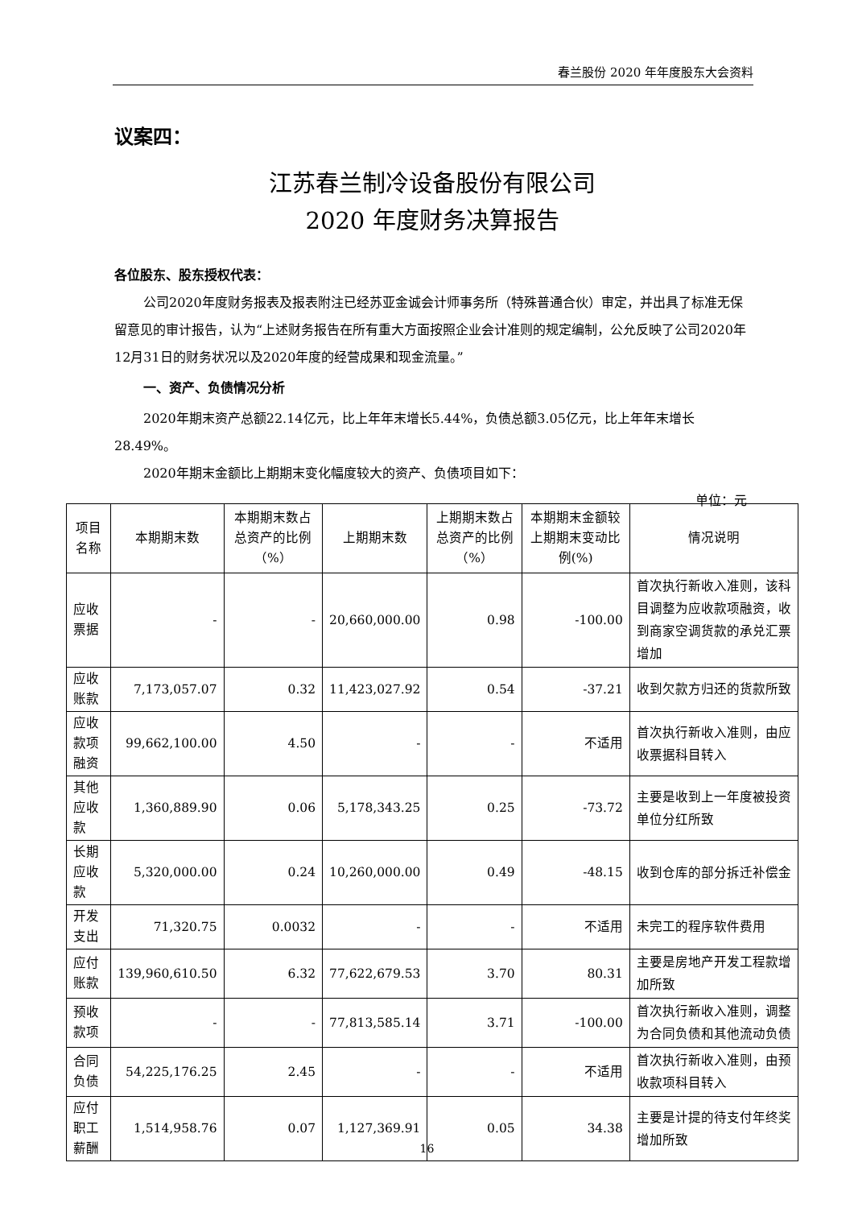春兰股份 2020 年年度股东大会资料
议案四：
江苏春兰制冷设备股份有限公司
2020 年度财务决算报告
各位股东、股东授权代表：
公司2020年度财务报表及报表附注已经苏亚金诚会计师事务所（特殊普通合伙）审定，并出具了标准无保留意见的审计报告，认为“上述财务报告在所有重大方面按照企业会计准则的规定编制，公允反映了公司2020年12月31日的财务状况以及2020年度的经营成果和现金流量。”
一、资产、负债情况分析
2020年期末资产总额22.14亿元，比上年年末增长5.44%，负债总额3.05亿元，比上年年末增长28.49%。
2020年期末金额比上期期末变化幅度较大的资产、负债项目如下：
单位：元
| 项目名称 | 本期期末数 | 本期期末数占总资产的比例（%） | 上期期末数 | 上期期末数占总资产的比例（%） | 本期期末金额较上期期末变动比例(%) | 情况说明 |
| --- | --- | --- | --- | --- | --- | --- |
| 应收票据 | - | - | 20,660,000.00 | 0.98 | -100.00 | 首次执行新收入准则，该科目调整为应收款项融资，收到商家空调货款的承兑汇票增加 |
| 应收账款 | 7,173,057.07 | 0.32 | 11,423,027.92 | 0.54 | -37.21 | 收到欠款方归还的货款所致 |
| 应收款项融资 | 99,662,100.00 | 4.50 | - | - | 不适用 | 首次执行新收入准则，由应收票据科目转入 |
| 其他应收款 | 1,360,889.90 | 0.06 | 5,178,343.25 | 0.25 | -73.72 | 主要是收到上一年度被投资单位分红所致 |
| 长期应收款 | 5,320,000.00 | 0.24 | 10,260,000.00 | 0.49 | -48.15 | 收到仓库的部分拆迁补偿金 |
| 开发支出 | 71,320.75 | 0.0032 | - | - | 不适用 | 未完工的程序软件费用 |
| 应付账款 | 139,960,610.50 | 6.32 | 77,622,679.53 | 3.70 | 80.31 | 主要是房地产开发工程款增加所致 |
| 预收款项 | - | - | 77,813,585.14 | 3.71 | -100.00 | 首次执行新收入准则，调整为合同负债和其他流动负债 |
| 合同负债 | 54,225,176.25 | 2.45 | - | - | 不适用 | 首次执行新收入准则，由预收款项科目转入 |
| 应付职工薪酬 | 1,514,958.76 | 0.07 | 1,127,369.91 | 0.05 | 34.38 | 主要是计提的待支付年终奖增加所致 |
16